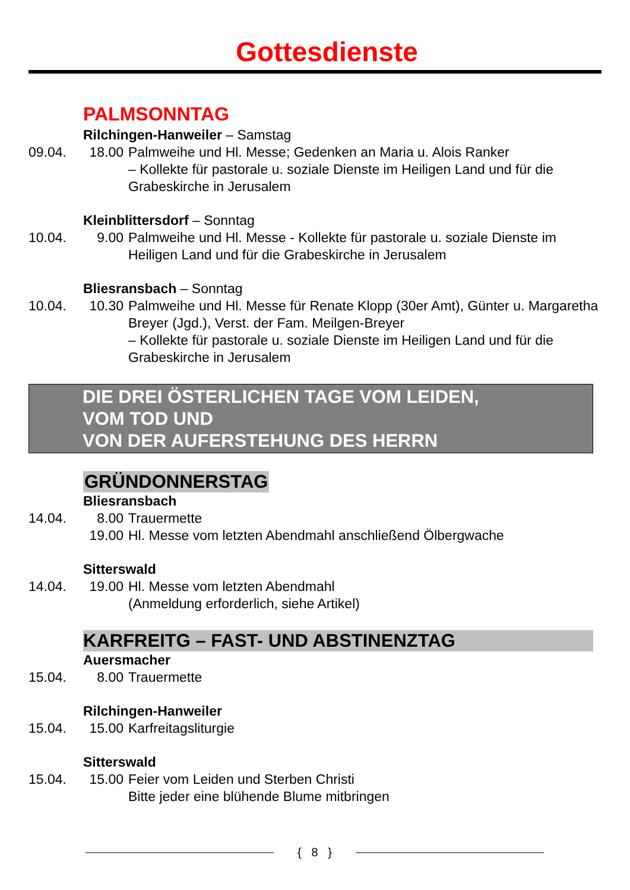Gottesdienste
PALMSONNTAG
Rilchingen-Hanweiler – Samstag
09.04. 18.00
Palmweihe und Hl. Messe; Gedenken an Maria u. Alois Ranker
– Kollekte für pastorale u. soziale Dienste im Heiligen Land und für die Grabeskirche in Jerusalem
Kleinblittersdorf – Sonntag
10.04. 9.00 Palmweihe und Hl. Messe - Kollekte für pastorale u. soziale Dienste im Heiligen Land und für die Grabeskirche in Jerusalem
Bliesransbach – Sonntag
10.04. 10.30
Palmweihe und Hl. Messe für Renate Klopp (30er Amt), Günter u. Margaretha Breyer (Jgd.), Verst. der Fam. Meilgen-Breyer
– Kollekte für pastorale u. soziale Dienste im Heiligen Land und für die Grabeskirche in Jerusalem
DIE DREI ÖSTERLICHEN TAGE VOM LEIDEN,
VOM TOD UND
VON DER AUFERSTEHUNG DES HERRN
GRÜNDONNERSTAG
Bliesransbach
14.04. 8.00 Trauermette
19.00
Hl. Messe vom letzten Abendmahl anschließend Ölbergwache
Sitterswald
14.04. 19.00
Hl. Messe vom letzten Abendmahl
(Anmeldung erforderlich, siehe Artikel)
KARFREITG – FAST- UND ABSTINENZTAG
Auersmacher
15.04. 8.00 Trauermette
Rilchingen-Hanweiler
15.04. 15.00
Karfreitagsliturgie
Sitterswald
15.04. 15.00
Feier vom Leiden und Sterben Christi
Bitte jeder eine blühende Blume mitbringen
{ 8 }